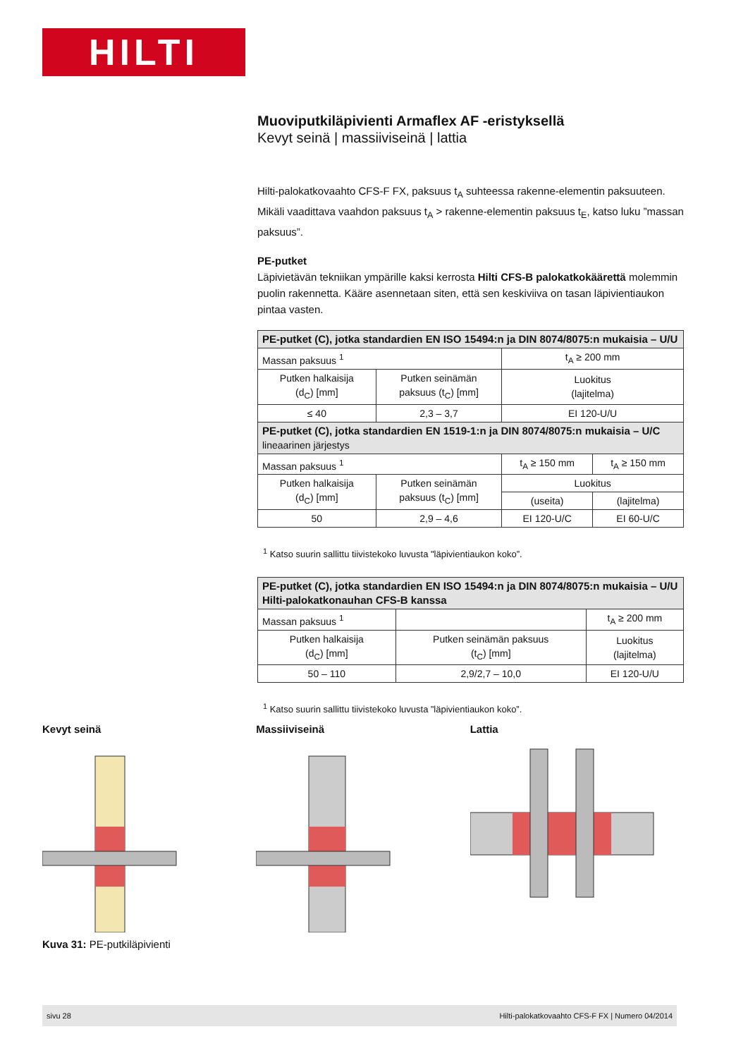HILTI
Muoviputkiläpivienti Armaflex AF -eristyksellä
Kevyt seinä | massiiviseinä | lattia
Hilti-palokatkovaahto CFS-F FX, paksuus t<sub>A</sub> suhteessa rakenne-elementin paksuuteen. Mikäli vaadittava vaahdon paksuus t<sub>A</sub> > rakenne-elementin paksuus t<sub>E</sub>, katso luku ”massan paksuus”.
PE-putket
Läpivietävän tekniikan ympärille kaksi kerrosta Hilti CFS-B palokatkokäärettä molemmin puolin rakennetta. Kääre asennetaan siten, että sen keskiviiva on tasan läpivientiaukon pintaa vasten.
| PE-putket (C), jotka standardien EN ISO 15494:n ja DIN 8074/8075:n mukaisia – U/U | | | |
| --- | --- | --- | --- |
| Massan paksuus <sup>1</sup> | | t<sub>A</sub> ≥ 200 mm | |
| Putken halkaisija (d<sub>C</sub>) [mm] | Putken seinämän paksuus (t<sub>C</sub>) [mm] | Luokitus (lajitelma) | |
| ≤ 40 | 2,3 – 3,7 | EI 120-U/U | |
| PE-putket (C), jotka standardien EN 1519-1:n ja DIN 8074/8075:n mukaisia – U/C lineaarinen järjestys | | | |
| Massan paksuus <sup>1</sup> | | t<sub>A</sub> ≥ 150 mm | t<sub>A</sub> ≥ 150 mm |
| Putken halkaisija (d<sub>C</sub>) [mm] | Putken seinämän paksuus (t<sub>C</sub>) [mm] | Luokitus | |
| | | (useita) | (lajitelma) |
| 50 | 2,9 – 4,6 | EI 120-U/C | EI 60-U/C |
<sup>1</sup> Katso suurin sallittu tiivistekoko luvusta "läpivientiaukon koko”.
| PE-putket (C), jotka standardien EN ISO 15494:n ja DIN 8074/8075:n mukaisia – U/U Hilti-palokatkonauhan CFS-B kanssa | | |
| --- | --- | --- |
| Massan paksuus <sup>1</sup> | | t<sub>A</sub> ≥ 200 mm |
| Putken halkaisija (d<sub>C</sub>) [mm] | Putken seinämän paksuus (t<sub>C</sub>) [mm] | Luokitus (lajitelma) |
| 50 – 110 | 2,9/2,7 – 10,0 | EI 120-U/U |
<sup>1</sup> Katso suurin sallittu tiivistekoko luvusta ”läpivientiaukon koko”.
Kevyt seinä Massiiviseinä Lattia
Kuva 31: PE-putkiläpivienti
sivu 28 Hilti-palokatkovaahto CFS-F FX | Numero 04/2014